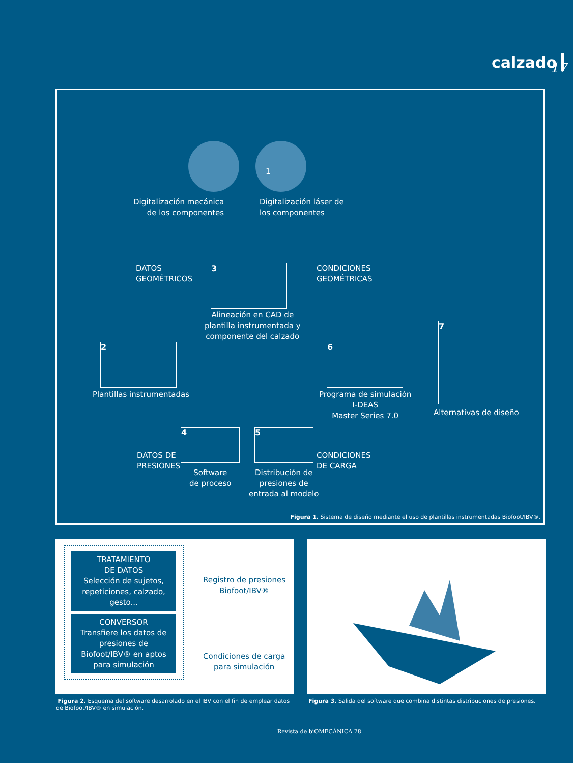calzado 17
1
Digitalización mecánica
de los componentes
Digitalización láser de
los componentes
DATOS
GEOMÉTRICOS
3
Alineación en CAD de
plantilla instrumentada y
componente del calzado
CONDICIONES
GEOMÉTRICAS
2
Plantillas instrumentadas
6
Programa de simulación
I-DEAS
Master Series 7.0
7
Alternativas de diseño
DATOS DE
PRESIONES
4
Software
de proceso
5
Distribución de
presiones de
entrada al modelo
CONDICIONES
DE CARGA
Figura 1. Sistema de diseño mediante el uso de plantillas instrumentadas Biofoot/IBV®.
TRATAMIENTO
DE DATOS
Selección de sujetos,
repeticiones, calzado,
gesto...
CONVERSOR
Transfiere los datos de
presiones de
Biofoot/IBV® en aptos
para simulación
Registro de presiones
Biofoot/IBV®
Condiciones de carga
para simulación
Figura 2. Esquema del software desarrolado en el IBV con el fin de emplear datos de Biofoot/IBV® en simulación.
Figura 3. Salida del software que combina distintas distribuciones de presiones.
Revista de biOMECÁNICA 28